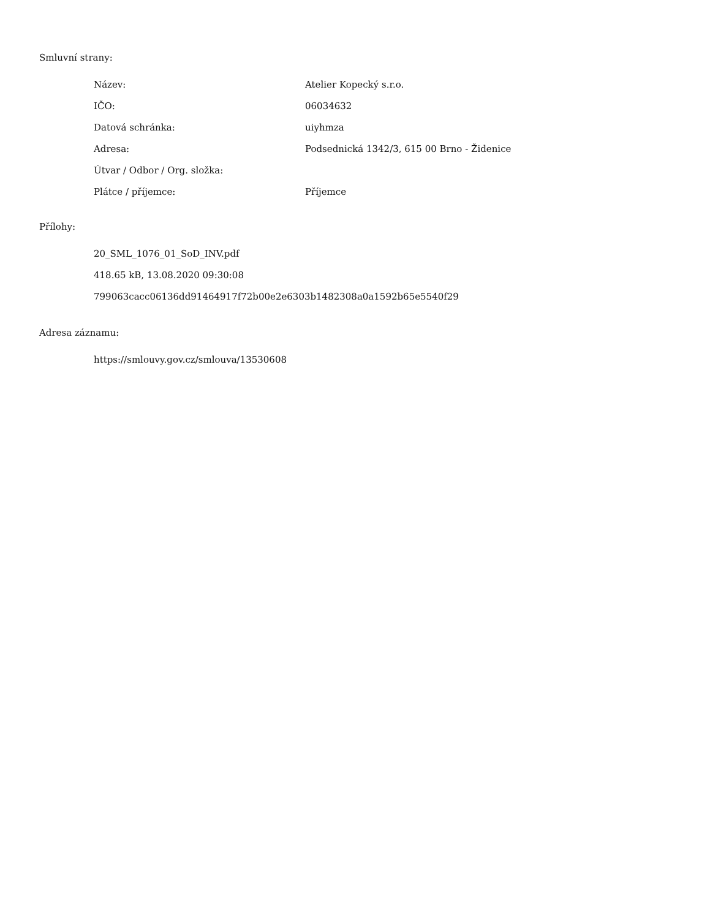Smluvní strany:
| Název: | Atelier Kopecký s.r.o. |
| IČO: | 06034632 |
| Datová schránka: | uiyhmza |
| Adresa: | Podsednická 1342/3, 615 00 Brno - Židenice |
| Útvar / Odbor / Org. složka: | |
| Plátce / příjemce: | Příjemce |
Přílohy:
20_SML_1076_01_SoD_INV.pdf
418.65 kB, 13.08.2020 09:30:08
799063cacc06136dd91464917f72b00e2e6303b1482308a0a1592b65e5540f29
Adresa záznamu:
https://smlouvy.gov.cz/smlouva/13530608